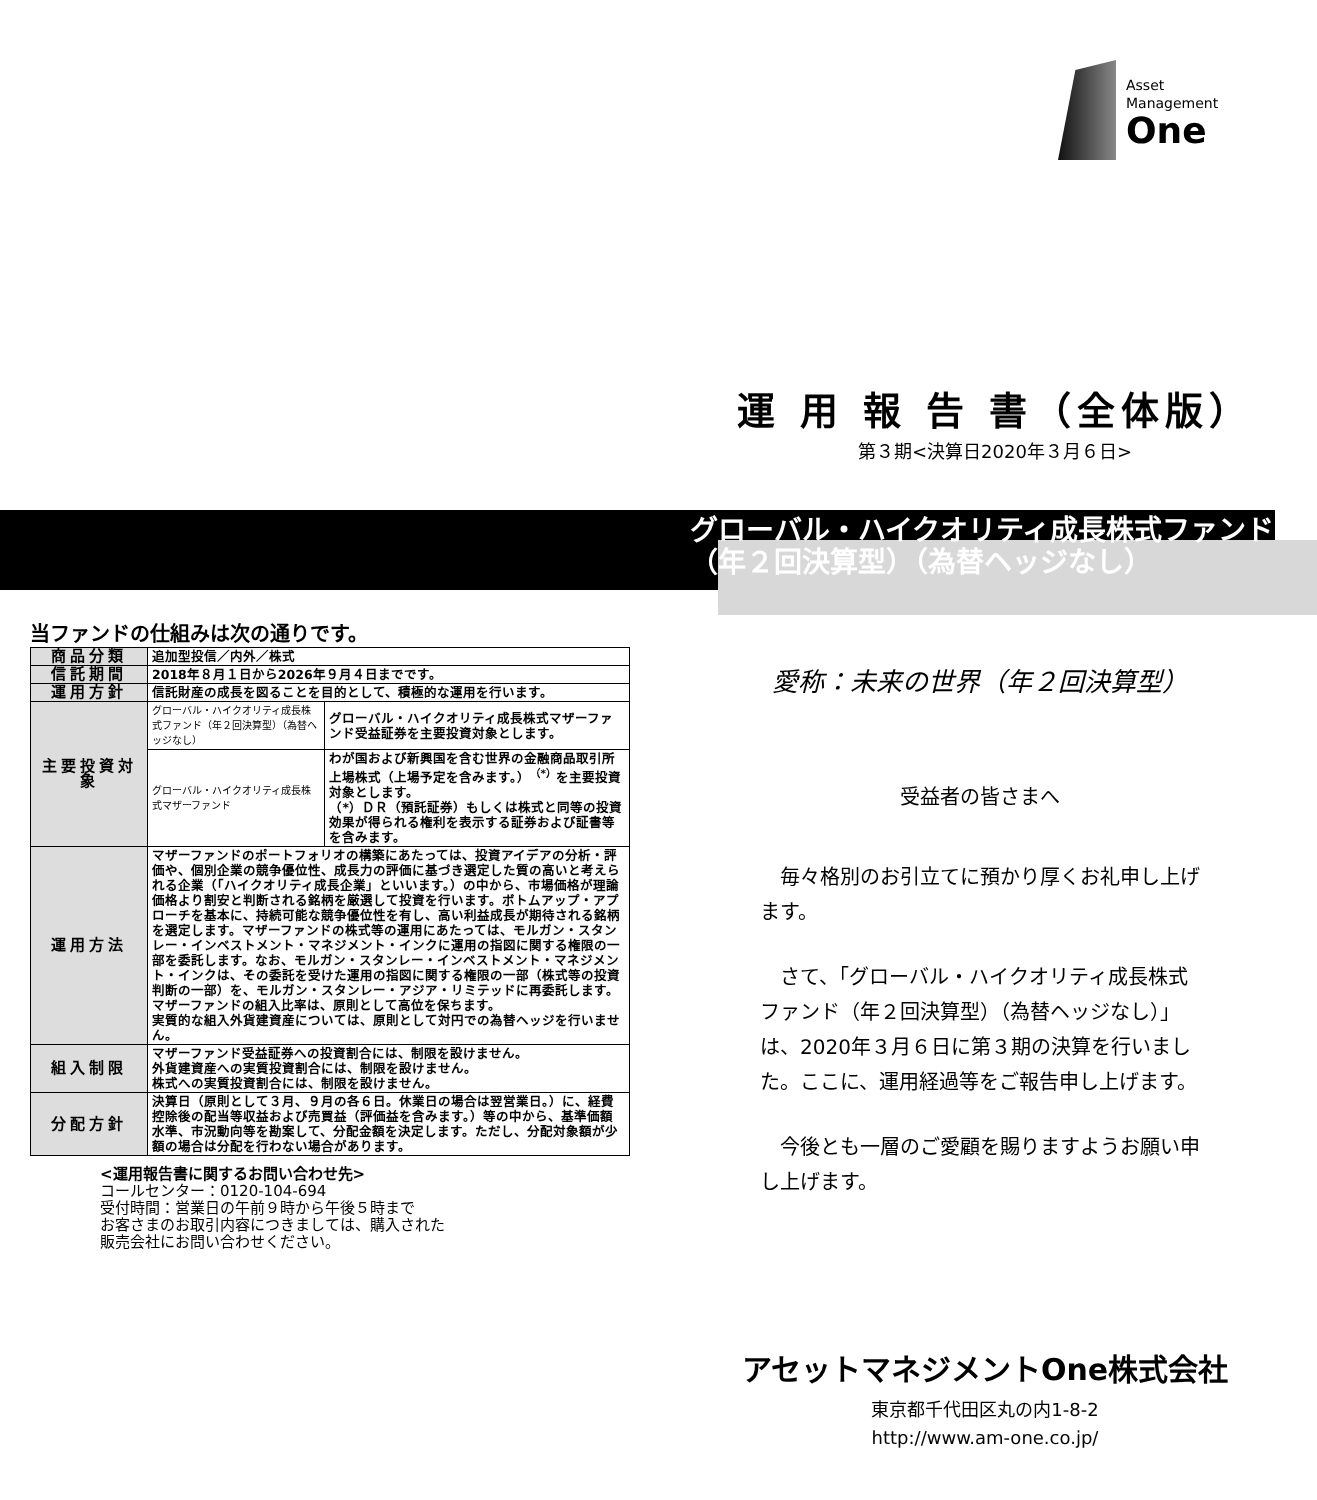Asset
Management
One
運 用 報 告 書（全体版）
第３期<決算日2020年３月６日>
グローバル・ハイクオリティ成長株式ファンド
（年２回決算型）（為替ヘッジなし）
当ファンドの仕組みは次の通りです。
| 商品分類 | 追加型投信／内外／株式 | |
| 信託期間 | 2018年８月１日から2026年９月４日までです。 | |
| 運用方針 | 信託財産の成長を図ることを目的として、積極的な運用を行います。 | |
| 主要投資対象 | グローバル・ハイクオリティ成長株式ファンド（年２回決算型）（為替ヘッジなし） | グローバル・ハイクオリティ成長株式マザーファンド受益証券を主要投資対象とします。 |
| | グローバル・ハイクオリティ成長株式マザーファンド | わが国および新興国を含む世界の金融商品取引所上場株式（上場予定を含みます。）<sup>（*）</sup>を主要投資対象とします。 （*）ＤＲ（預託証券）もしくは株式と同等の投資効果が得られる権利を表示する証券および証書等を含みます。 |
| 運用方法 | マザーファンドのポートフォリオの構築にあたっては、投資アイデアの分析・評価や、個別企業の競争優位性、成長力の評価に基づき選定した質の高いと考えられる企業（「ハイクオリティ成長企業」といいます。）の中から、市場価格が理論価格より割安と判断される銘柄を厳選して投資を行います。ボトムアップ・アプローチを基本に、持続可能な競争優位性を有し、高い利益成長が期待される銘柄を選定します。マザーファンドの株式等の運用にあたっては、モルガン・スタンレー・インベストメント・マネジメント・インクに運用の指図に関する権限の一部を委託します。なお、モルガン・スタンレー・インベストメント・マネジメント・インクは、その委託を受けた運用の指図に関する権限の一部（株式等の投資判断の一部）を、モルガン・スタンレー・アジア・リミテッドに再委託します。 マザーファンドの組入比率は、原則として高位を保ちます。 実質的な組入外貨建資産については、原則として対円での為替ヘッジを行いません。 | |
| 組入制限 | マザーファンド受益証券への投資割合には、制限を設けません。 外貨建資産への実質投資割合には、制限を設けません。 株式への実質投資割合には、制限を設けません。 | |
| 分配方針 | 決算日（原則として３月、９月の各６日。休業日の場合は翌営業日。）に、経費控除後の配当等収益および売買益（評価益を含みます。）等の中から、基準価額水準、市況動向等を勘案して、分配金額を決定します。ただし、分配対象額が少額の場合は分配を行わない場合があります。 | |
<運用報告書に関するお問い合わせ先>
コールセンター：0120-104-694
受付時間：営業日の午前９時から午後５時まで
お客さまのお取引内容につきましては、購入された
販売会社にお問い合わせください。
愛称：未来の世界（年２回決算型）
受益者の皆さまへ
毎々格別のお引立てに預かり厚くお礼申し上げます。
さて、「グローバル・ハイクオリティ成長株式ファンド（年２回決算型）（為替ヘッジなし）」は、2020年３月６日に第３期の決算を行いました。ここに、運用経過等をご報告申し上げます。
今後とも一層のご愛顧を賜りますようお願い申し上げます。
アセットマネジメントOne株式会社
東京都千代田区丸の内1-8-2
http://www.am-one.co.jp/